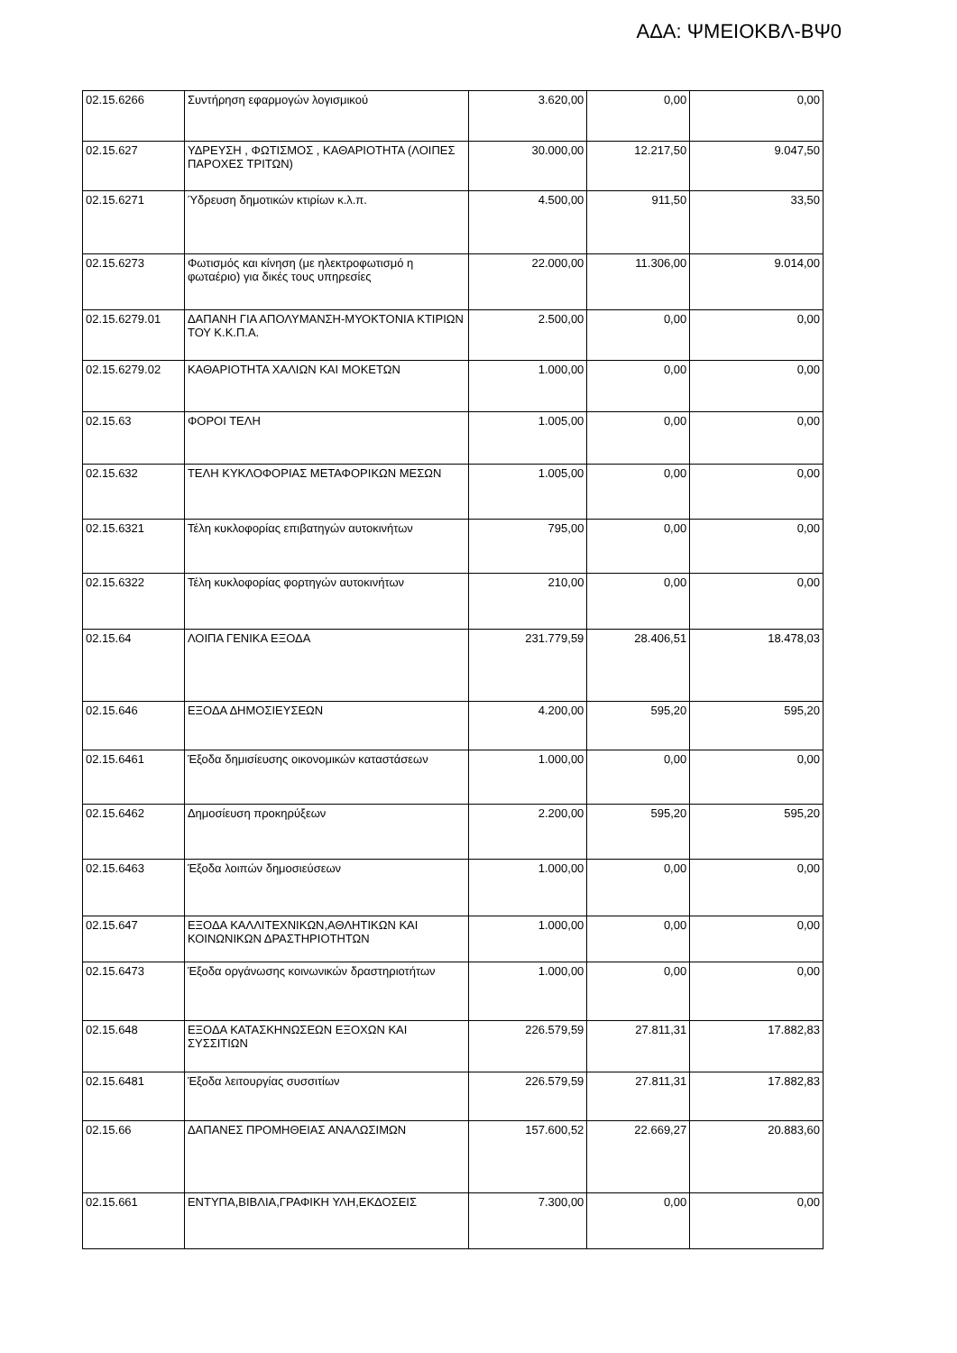ΑΔΑ: ΨΜΕΙΟΚΒΛ-ΒΨ0
| 02.15.6266 | Συντήρηση εφαρμογών λογισμικού | 3.620,00 | 0,00 | 0,00 |
| 02.15.627 | ΥΔΡΕΥΣΗ , ΦΩΤΙΣΜΟΣ , ΚΑΘΑΡΙΟΤΗΤΑ (ΛΟΙΠΕΣ ΠΑΡΟΧΕΣ ΤΡΙΤΩΝ) | 30.000,00 | 12.217,50 | 9.047,50 |
| 02.15.6271 | Ύδρευση δημοτικών κτιρίων κ.λ.π. | 4.500,00 | 911,50 | 33,50 |
| 02.15.6273 | Φωτισμός και κίνηση (με ηλεκτροφωτισμό η φωταέριο) για δικές τους υπηρεσίες | 22.000,00 | 11.306,00 | 9.014,00 |
| 02.15.6279.01 | ΔΑΠΑΝΗ ΓΙΑ ΑΠΟΛΥΜΑΝΣΗ-ΜΥΟΚΤΟΝΙΑ ΚΤΙΡΙΩΝ ΤΟΥ Κ.Κ.Π.Α. | 2.500,00 | 0,00 | 0,00 |
| 02.15.6279.02 | ΚΑΘΑΡΙΟΤΗΤΑ ΧΑΛΙΩΝ ΚΑΙ ΜΟΚΕΤΩΝ | 1.000,00 | 0,00 | 0,00 |
| 02.15.63 | ΦΟΡΟΙ ΤΕΛΗ | 1.005,00 | 0,00 | 0,00 |
| 02.15.632 | ΤΕΛΗ ΚΥΚΛΟΦΟΡΙΑΣ ΜΕΤΑΦΟΡΙΚΩΝ ΜΕΣΩΝ | 1.005,00 | 0,00 | 0,00 |
| 02.15.6321 | Τέλη κυκλοφορίας επιβατηγών αυτοκινήτων | 795,00 | 0,00 | 0,00 |
| 02.15.6322 | Τέλη κυκλοφορίας φορτηγών αυτοκινήτων | 210,00 | 0,00 | 0,00 |
| 02.15.64 | ΛΟΙΠΑ ΓΕΝΙΚΑ ΕΞΟΔΑ | 231.779,59 | 28.406,51 | 18.478,03 |
| 02.15.646 | ΕΞΟΔΑ ΔΗΜΟΣΙΕΥΣΕΩΝ | 4.200,00 | 595,20 | 595,20 |
| 02.15.6461 | Έξοδα δημισίευσης οικονομικών καταστάσεων | 1.000,00 | 0,00 | 0,00 |
| 02.15.6462 | Δημοσίευση προκηρύξεων | 2.200,00 | 595,20 | 595,20 |
| 02.15.6463 | Έξοδα λοιπών δημοσιεύσεων | 1.000,00 | 0,00 | 0,00 |
| 02.15.647 | ΕΞΟΔΑ ΚΑΛΛΙΤΕΧΝΙΚΩΝ,ΑΘΛΗΤΙΚΩΝ ΚΑΙ ΚΟΙΝΩΝΙΚΩΝ ΔΡΑΣΤΗΡΙΟΤΗΤΩΝ | 1.000,00 | 0,00 | 0,00 |
| 02.15.6473 | Έξοδα οργάνωσης κοινωνικών δραστηριοτήτων | 1.000,00 | 0,00 | 0,00 |
| 02.15.648 | ΕΞΟΔΑ ΚΑΤΑΣΚΗΝΩΣΕΩΝ ΕΞΟΧΩΝ ΚΑΙ ΣΥΣΣΙΤΙΩΝ | 226.579,59 | 27.811,31 | 17.882,83 |
| 02.15.6481 | Έξοδα λειτουργίας συσσιτίων | 226.579,59 | 27.811,31 | 17.882,83 |
| 02.15.66 | ΔΑΠΑΝΕΣ ΠΡΟΜΗΘΕΙΑΣ ΑΝΑΛΩΣΙΜΩΝ | 157.600,52 | 22.669,27 | 20.883,60 |
| 02.15.661 | ΕΝΤΥΠΑ,ΒΙΒΛΙΑ,ΓΡΑΦΙΚΗ ΥΛΗ,ΕΚΔΟΣΕΙΣ | 7.300,00 | 0,00 | 0,00 |